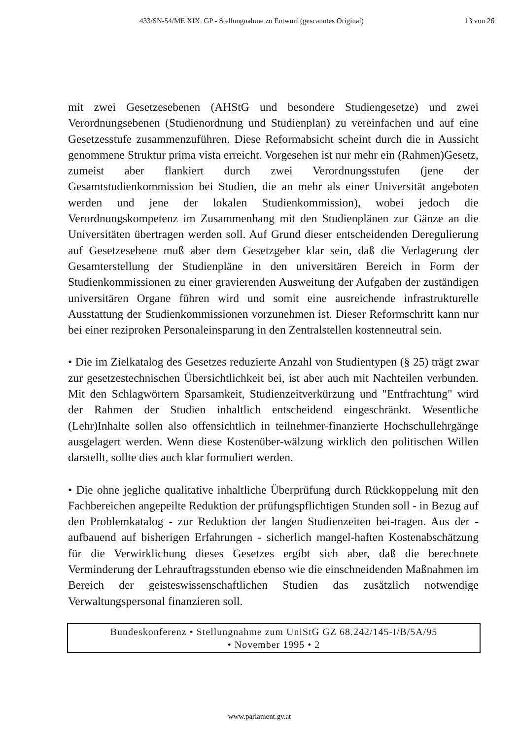433/SN-54/ME XIX. GP - Stellungnahme zu Entwurf (gescanntes Original) 13 von 26
mit zwei Gesetzesebenen (AHStG und besondere Studiengesetze) und zwei Verordnungsebenen (Studienordnung und Studienplan) zu vereinfachen und auf eine Gesetzesstufe zusammenzuführen. Diese Reformabsicht scheint durch die in Aussicht genommene Struktur prima vista erreicht. Vorgesehen ist nur mehr ein (Rahmen)Gesetz, zumeist aber flankiert durch zwei Verordnungsstufen (jene der Gesamtstudienkommission bei Studien, die an mehr als einer Universität angeboten werden und jene der lokalen Studienkommission), wobei jedoch die Verordnungskompetenz im Zusammenhang mit den Studienplänen zur Gänze an die Universitäten übertragen werden soll. Auf Grund dieser entscheidenden Deregulierung auf Gesetzesebene muß aber dem Gesetzgeber klar sein, daß die Verlagerung der Gesamterstellung der Studienpläne in den universitären Bereich in Form der Studienkommissionen zu einer gravierenden Ausweitung der Aufgaben der zuständigen universitären Organe führen wird und somit eine ausreichende infrastrukturelle Ausstattung der Studienkommissionen vorzunehmen ist. Dieser Reformschritt kann nur bei einer reziproken Personaleinsparung in den Zentralstellen kostenneutral sein.
• Die im Zielkatalog des Gesetzes reduzierte Anzahl von Studientypen (§ 25) trägt zwar zur gesetzestechnischen Übersichtlichkeit bei, ist aber auch mit Nachteilen verbunden. Mit den Schlagwörtern Sparsamkeit, Studienzeitverkürzung und "Entfrachtung" wird der Rahmen der Studien inhaltlich entscheidend eingeschränkt. Wesentliche (Lehr)Inhalte sollen also offensichtlich in teilnehmer-finanzierte Hochschullehrgänge ausgelagert werden. Wenn diese Kostenüber-wälzung wirklich den politischen Willen darstellt, sollte dies auch klar formuliert werden.
• Die ohne jegliche qualitative inhaltliche Überprüfung durch Rückkoppelung mit den Fachbereichen angepeilte Reduktion der prüfungspflichtigen Stunden soll - in Bezug auf den Problemkatalog - zur Reduktion der langen Studienzeiten bei-tragen. Aus der - aufbauend auf bisherigen Erfahrungen - sicherlich mangel-haften Kostenabschätzung für die Verwirklichung dieses Gesetzes ergibt sich aber, daß die berechnete Verminderung der Lehrauftragsstunden ebenso wie die einschneidenden Maßnahmen im Bereich der geisteswissenschaftlichen Studien das zusätzlich notwendige Verwaltungspersonal finanzieren soll.
Bundeskonferenz • Stellungnahme zum UniStG GZ 68.242/145-I/B/5A/95
• November 1995 • 2
www.parlament.gv.at